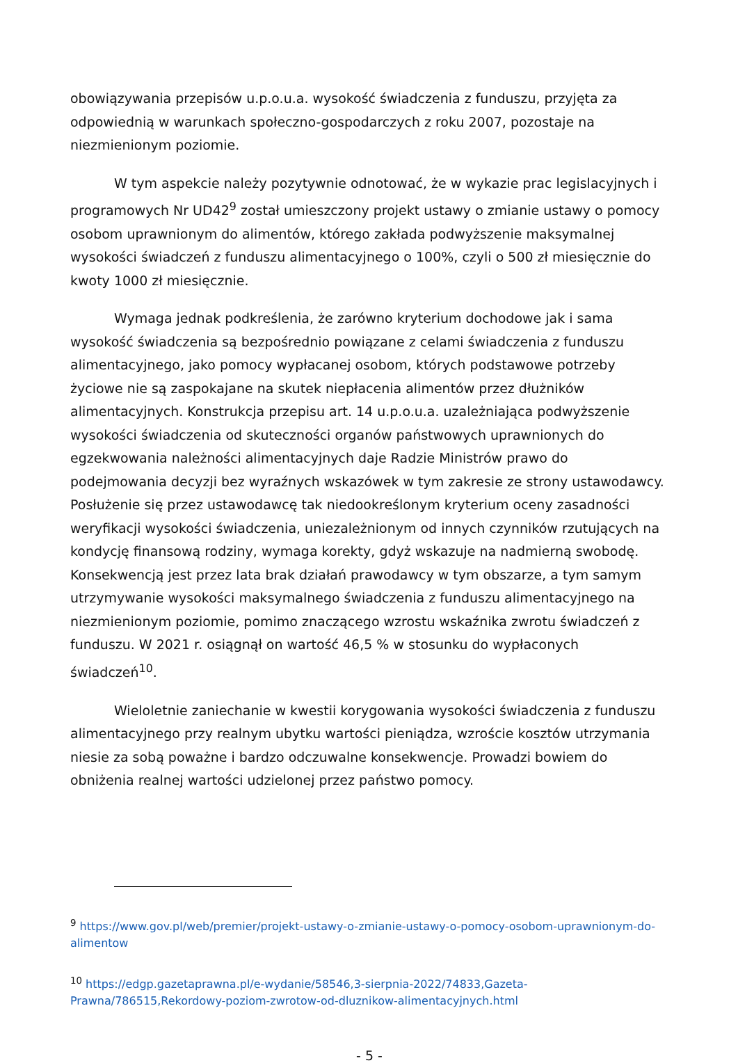obowiązywania przepisów u.p.o.u.a. wysokość świadczenia z funduszu, przyjęta za odpowiednią w warunkach społeczno-gospodarczych z roku 2007, pozostaje na niezmienionym poziomie.
W tym aspekcie należy pozytywnie odnotować, że w wykazie prac legislacyjnych i programowych Nr UD42<sup>9</sup> został umieszczony projekt ustawy o zmianie ustawy o pomocy osobom uprawnionym do alimentów, którego zakłada podwyższenie maksymalnej wysokości świadczeń z funduszu alimentacyjnego o 100%, czyli o 500 zł miesięcznie do kwoty 1000 zł miesięcznie.
Wymaga jednak podkreślenia, że zarówno kryterium dochodowe jak i sama wysokość świadczenia są bezpośrednio powiązane z celami świadczenia z funduszu alimentacyjnego, jako pomocy wypłacanej osobom, których podstawowe potrzeby życiowe nie są zaspokajane na skutek niepłacenia alimentów przez dłużników alimentacyjnych. Konstrukcja przepisu art. 14 u.p.o.u.a. uzależniająca podwyższenie wysokości świadczenia od skuteczności organów państwowych uprawnionych do egzekwowania należności alimentacyjnych daje Radzie Ministrów prawo do podejmowania decyzji bez wyraźnych wskazówek w tym zakresie ze strony ustawodawcy. Posłużenie się przez ustawodawcę tak niedookreślonym kryterium oceny zasadności weryfikacji wysokości świadczenia, uniezależnionym od innych czynników rzutujących na kondycję finansową rodziny, wymaga korekty, gdyż wskazuje na nadmierną swobodę. Konsekwencją jest przez lata brak działań prawodawcy w tym obszarze, a tym samym utrzymywanie wysokości maksymalnego świadczenia z funduszu alimentacyjnego na niezmienionym poziomie, pomimo znaczącego wzrostu wskaźnika zwrotu świadczeń z funduszu. W 2021 r. osiągnął on wartość 46,5 % w stosunku do wypłaconych świadczeń<sup>10</sup>.
Wieloletnie zaniechanie w kwestii korygowania wysokości świadczenia z funduszu alimentacyjnego przy realnym ubytku wartości pieniądza, wzroście kosztów utrzymania niesie za sobą poważne i bardzo odczuwalne konsekwencje. Prowadzi bowiem do obniżenia realnej wartości udzielonej przez państwo pomocy.
<sup>9</sup> https://www.gov.pl/web/premier/projekt-ustawy-o-zmianie-ustawy-o-pomocy-osobom-uprawnionym-do-alimentow
<sup>10</sup> https://edgp.gazetaprawna.pl/e-wydanie/58546,3-sierpnia-2022/74833,Gazeta-Prawna/786515,Rekordowy-poziom-zwrotow-od-dluznikow-alimentacyjnych.html
- 5 -